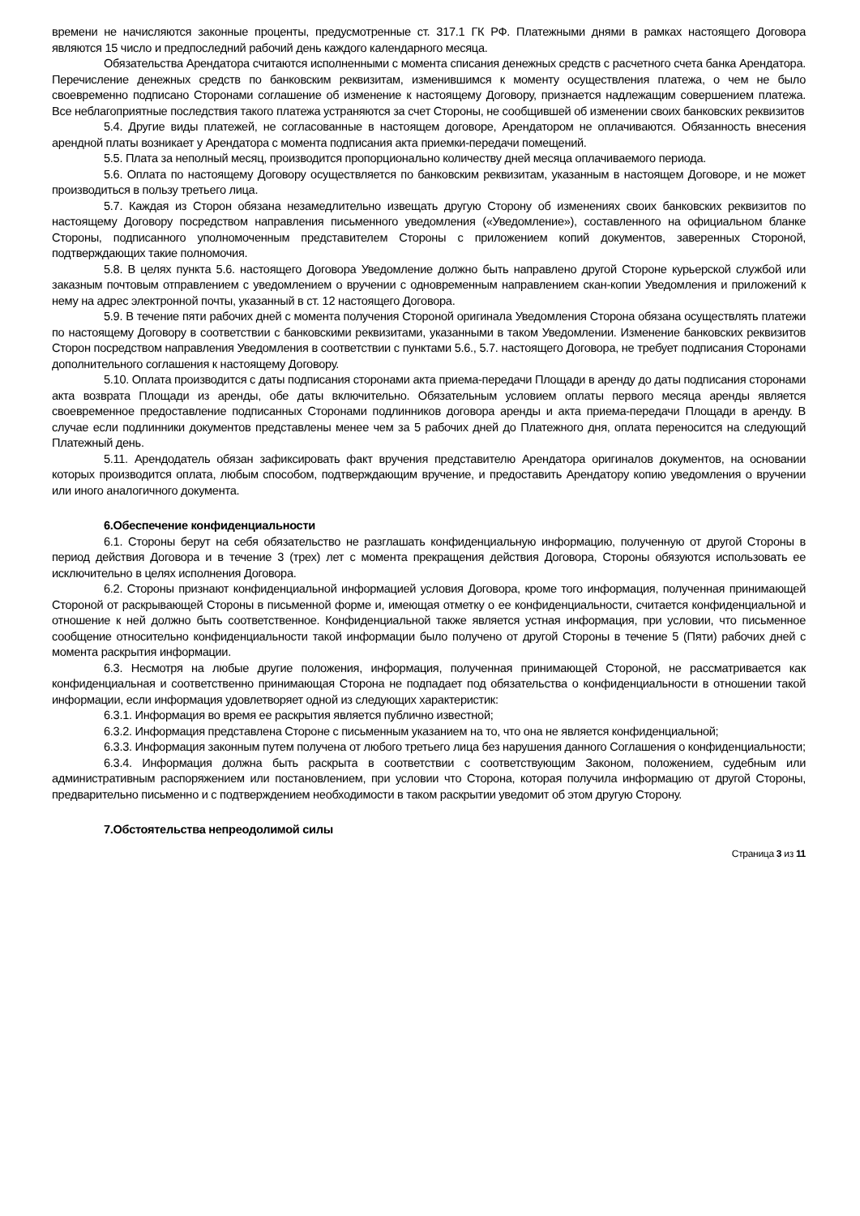времени не начисляются законные проценты, предусмотренные ст. 317.1 ГК РФ. Платежными днями в рамках настоящего Договора являются 15 число и предпоследний рабочий день каждого календарного месяца.
Обязательства Арендатора считаются исполненными с момента списания денежных средств с расчетного счета банка Арендатора. Перечисление денежных средств по банковским реквизитам, изменившимся к моменту осуществления платежа, о чем не было своевременно подписано Сторонами соглашение об изменение к настоящему Договору, признается надлежащим совершением платежа. Все неблагоприятные последствия такого платежа устраняются за счет Стороны, не сообщившей об изменении своих банковских реквизитов
5.4. Другие виды платежей, не согласованные в настоящем договоре, Арендатором не оплачиваются. Обязанность внесения арендной платы возникает у Арендатора с момента подписания акта приемки-передачи помещений.
5.5. Плата за неполный месяц, производится пропорционально количеству дней месяца оплачиваемого периода.
5.6. Оплата по настоящему Договору осуществляется по банковским реквизитам, указанным в настоящем Договоре, и не может производиться в пользу третьего лица.
5.7. Каждая из Сторон обязана незамедлительно извещать другую Сторону об изменениях своих банковских реквизитов по настоящему Договору посредством направления письменного уведомления («Уведомление»), составленного на официальном бланке Стороны, подписанного уполномоченным представителем Стороны с приложением копий документов, заверенных Стороной, подтверждающих такие полномочия.
5.8. В целях пункта 5.6. настоящего Договора Уведомление должно быть направлено другой Стороне курьерской службой или заказным почтовым отправлением с уведомлением о вручении с одновременным направлением скан-копии Уведомления и приложений к нему на адрес электронной почты, указанный в ст. 12 настоящего Договора.
5.9. В течение пяти рабочих дней с момента получения Стороной оригинала Уведомления Сторона обязана осуществлять платежи по настоящему Договору в соответствии с банковскими реквизитами, указанными в таком Уведомлении. Изменение банковских реквизитов Сторон посредством направления Уведомления в соответствии с пунктами 5.6., 5.7. настоящего Договора, не требует подписания Сторонами дополнительного соглашения к настоящему Договору.
5.10. Оплата производится с даты подписания сторонами акта приема-передачи Площади в аренду до даты подписания сторонами акта возврата Площади из аренды, обе даты включительно. Обязательным условием оплаты первого месяца аренды является своевременное предоставление подписанных Сторонами подлинников договора аренды и акта приема-передачи Площади в аренду. В случае если подлинники документов представлены менее чем за 5 рабочих дней до Платежного дня, оплата переносится на следующий Платежный день.
5.11. Арендодатель обязан зафиксировать факт вручения представителю Арендатора оригиналов документов, на основании которых производится оплата, любым способом, подтверждающим вручение, и предоставить Арендатору копию уведомления о вручении или иного аналогичного документа.
6.Обеспечение конфиденциальности
6.1. Стороны берут на себя обязательство не разглашать конфиденциальную информацию, полученную от другой Стороны в период действия Договора и в течение 3 (трех) лет с момента прекращения действия Договора, Стороны обязуются использовать ее исключительно в целях исполнения Договора.
6.2. Стороны признают конфиденциальной информацией условия Договора, кроме того информация, полученная принимающей Стороной от раскрывающей Стороны в письменной форме и, имеющая отметку о ее конфиденциальности, считается конфиденциальной и отношение к ней должно быть соответственное. Конфиденциальной также является устная информация, при условии, что письменное сообщение относительно конфиденциальности такой информации было получено от другой Стороны в течение 5 (Пяти) рабочих дней с момента раскрытия информации.
6.3. Несмотря на любые другие положения, информация, полученная принимающей Стороной, не рассматривается как конфиденциальная и соответственно принимающая Сторона не подпадает под обязательства о конфиденциальности в отношении такой информации, если информация удовлетворяет одной из следующих характеристик:
6.3.1. Информация во время ее раскрытия является публично известной;
6.3.2. Информация представлена Стороне с письменным указанием на то, что она не является конфиденциальной;
6.3.3. Информация законным путем получена от любого третьего лица без нарушения данного Соглашения о конфиденциальности;
6.3.4. Информация должна быть раскрыта в соответствии с соответствующим Законом, положением, судебным или административным распоряжением или постановлением, при условии что Сторона, которая получила информацию от другой Стороны, предварительно письменно и с подтверждением необходимости в таком раскрытии уведомит об этом другую Сторону.
7.Обстоятельства непреодолимой силы
Страница 3 из 11